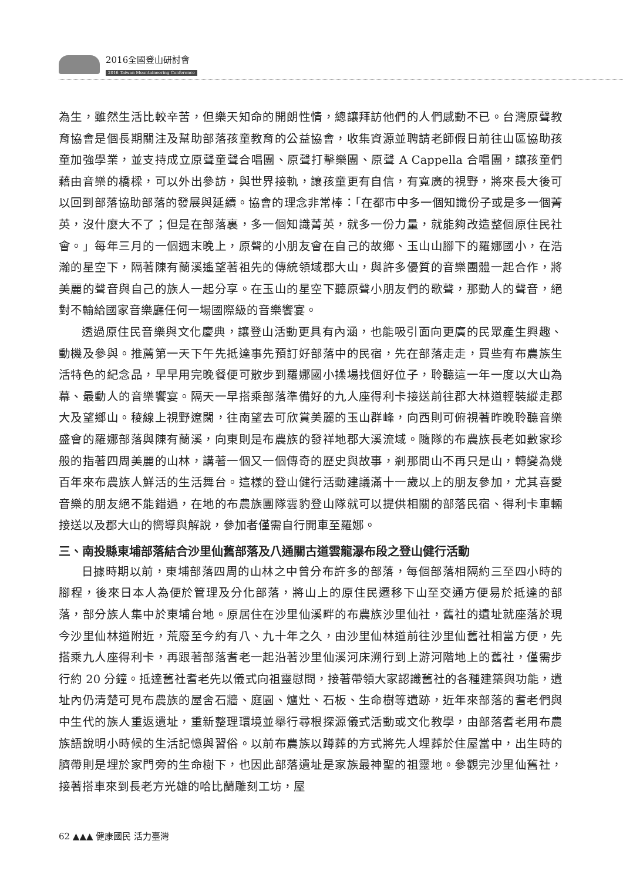2016全國登山研討會
2016 Taiwan Mountaineering Conference
為生，雖然生活比較辛苦，但樂天知命的開朗性情，總讓拜訪他們的人們感動不已。台灣原聲教育協會是個長期關注及幫助部落孩童教育的公益協會，收集資源並聘請老師假日前往山區協助孩童加強學業，並支持成立原聲童聲合唱團、原聲打擊樂團、原聲 A Cappella 合唱團，讓孩童們藉由音樂的橋樑，可以外出參訪，與世界接軌，讓孩童更有自信，有寬廣的視野，將來長大後可以回到部落協助部落的發展與延續。協會的理念非常棒：「在都市中多一個知識份子或是多一個菁英，沒什麼大不了；但是在部落裏，多一個知識菁英，就多一份力量，就能夠改造整個原住民社會。」每年三月的一個週末晚上，原聲的小朋友會在自己的故鄉、玉山山腳下的羅娜國小，在浩瀚的星空下，隔著陳有蘭溪遙望著祖先的傳統領域郡大山，與許多優質的音樂團體一起合作，將美麗的聲音與自己的族人一起分享。在玉山的星空下聽原聲小朋友們的歌聲，那動人的聲音，絕對不輸給國家音樂廳任何一場國際級的音樂饗宴。
透過原住民音樂與文化慶典，讓登山活動更具有內涵，也能吸引面向更廣的民眾產生興趣、動機及參與。推薦第一天下午先抵達事先預訂好部落中的民宿，先在部落走走，買些有布農族生活特色的紀念品，早早用完晚餐便可散步到羅娜國小操場找個好位子，聆聽這一年一度以大山為幕、最動人的音樂饗宴。隔天一早搭乘部落準備好的九人座得利卡接送前往郡大林道輕裝縱走郡大及望鄉山。稜線上視野遼闊，往南望去可欣賞美麗的玉山群峰，向西則可俯視著昨晚聆聽音樂盛會的羅娜部落與陳有蘭溪，向東則是布農族的發祥地郡大溪流域。隨隊的布農族長老如數家珍般的指著四周美麗的山林，講著一個又一個傳奇的歷史與故事，剎那間山不再只是山，轉變為幾百年來布農族人鮮活的生活舞台。這樣的登山健行活動建議滿十一歲以上的朋友參加，尤其喜愛音樂的朋友絕不能錯過，在地的布農族團隊雲豹登山隊就可以提供相關的部落民宿、得利卡車輛接送以及郡大山的嚮導與解說，參加者僅需自行開車至羅娜。
三、南投縣東埔部落結合沙里仙舊部落及八通關古道雲龍瀑布段之登山健行活動
日據時期以前，東埔部落四周的山林之中曾分布許多的部落，每個部落相隔約三至四小時的腳程，後來日本人為便於管理及分化部落，將山上的原住民遷移下山至交通方便易於抵達的部落，部分族人集中於東埔台地。原居住在沙里仙溪畔的布農族沙里仙社，舊社的遺址就座落於現今沙里仙林道附近，荒廢至今約有八、九十年之久，由沙里仙林道前往沙里仙舊社相當方便，先搭乘九人座得利卡，再跟著部落耆老一起沿著沙里仙溪河床溯行到上游河階地上的舊社，僅需步行約 20 分鐘。抵達舊社耆老先以儀式向祖靈慰問，接著帶領大家認識舊社的各種建築與功能，遺址內仍清楚可見布農族的屋舍石牆、庭園、爐灶、石板、生命樹等遺跡，近年來部落的耆老們與中生代的族人重返遺址，重新整理環境並舉行尋根探源儀式活動或文化教學，由部落耆老用布農族語說明小時候的生活記憶與習俗。以前布農族以蹲葬的方式將先人埋葬於住屋當中，出生時的臍帶則是埋於家門旁的生命樹下，也因此部落遺址是家族最神聖的祖靈地。參觀完沙里仙舊社，接著搭車來到長老方光雄的哈比蘭雕刻工坊，屋
62 ▲▲▲ 健康國民 活力臺灣